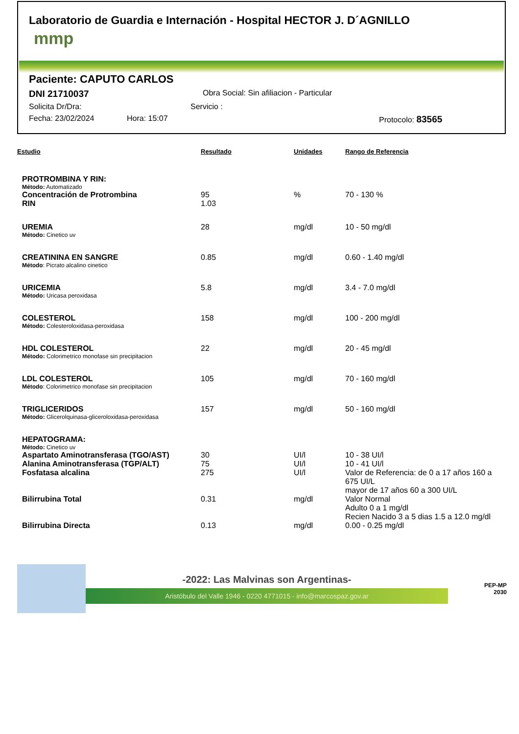Laboratorio de Guardia e Internación - Hospital HECTOR J. D´AGNILLO
mmp
Paciente: CAPUTO CARLOS
DNI 21710037 Obra Social: Sin afiliacion - Particular
Solicita Dr/Dra: Servicio :
Fecha: 23/02/2024 Hora: 15:07 Protocolo: 83565
| Estudio | Resultado | Unidades | Rango de Referencia |
| --- | --- | --- | --- |
| PROTROMBINA Y RIN: | | | |
| Método: Automatizado | | | |
| Concentración de Protrombina | 95 | % | 70 - 130 % |
| RIN | 1.03 | | |
| UREMIA | 28 | mg/dl | 10 - 50 mg/dl |
| Método: Cinetico uv | | | |
| CREATININA EN SANGRE | 0.85 | mg/dl | 0.60 - 1.40 mg/dl |
| Método : Picrato alcalino cinetico | | | |
| URICEMIA | 5.8 | mg/dl | 3.4 - 7.0 mg/dl |
| Método: Uricasa peroxidasa | | | |
| COLESTEROL | 158 | mg/dl | 100 - 200 mg/dl |
| Método: Colesteroloxidasa-peroxidasa | | | |
| HDL COLESTEROL | 22 | mg/dl | 20 - 45 mg/dl |
| Método: Colorimetrico monofase sin precipitacion | | | |
| LDL COLESTEROL | 105 | mg/dl | 70 - 160 mg/dl |
| Método : Colorimetrico monofase sin precipitacion | | | |
| TRIGLICERIDOS | 157 | mg/dl | 50 - 160 mg/dl |
| Método: Glicerolquinasa-gliceroloxidasa-peroxidasa | | | |
| HEPATOGRAMA: | | | |
| Método: Cinetico uv | | | |
| Aspartato Aminotransferasa (TGO/AST) | 30 | UI/l | 10 - 38 UI/l |
| Alanina Aminotransferasa (TGP/ALT) | 75 | UI/l | 10 - 41 UI/l |
| Fosfatasa alcalina | 275 | UI/l | Valor de Referencia: de 0 a 17 años 160 a 675 UI/L mayor de 17 años 60 a 300 UI/L |
| Bilirrubina Total | 0.31 | mg/dl | Valor Normal Adulto 0 a 1 mg/dl Recien Nacido 3 a 5 dias 1.5 a 12.0 mg/dl |
| Bilirrubina Directa | 0.13 | mg/dl | 0.00 - 0.25 mg/dl |
-2022: Las Malvinas son Argentinas-
Aristóbulo del Valle 1946 - 0220 4771015 - info@marcospaz.gov.ar
PEP-MP
2030